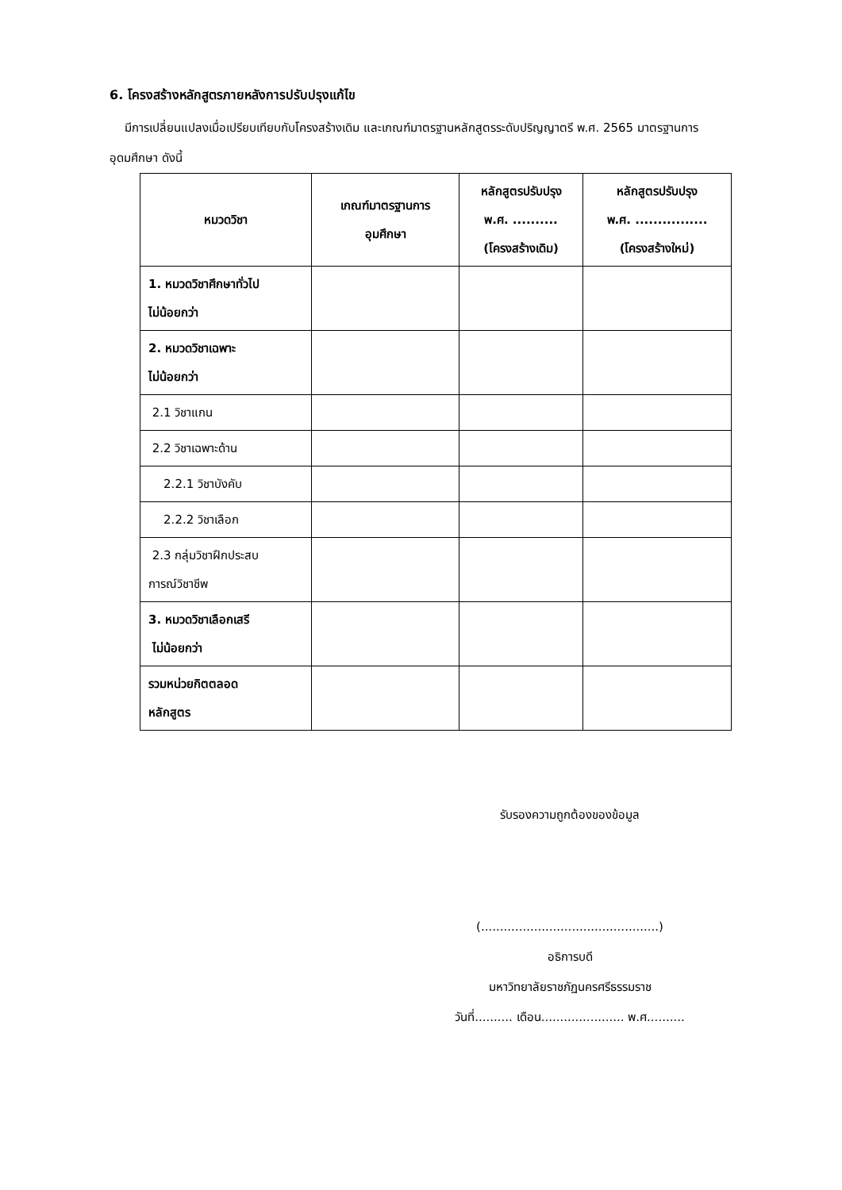6. โครงสร้างหลักสูตรภายหลังการปรับปรุงแก้ไข
มีการเปลี่ยนแปลงเมื่อเปรียบเทียบกับโครงสร้างเดิม และเกณฑ์มาตรฐานหลักสูตรระดับปริญญาตรี พ.ศ. 2565 มาตรฐานการอุดมศึกษา ดังนี้
| หมวดวิชา | เกณฑ์มาตรฐานการ อุมศึกษา | หลักสูตรปรับปรุง พ.ศ. .......... (โครงสร้างเดิม) | หลักสูตรปรับปรุง พ.ศ. ................ (โครงสร้างใหม่) |
| --- | --- | --- | --- |
| 1. หมวดวิชาศึกษาทั่วไป ไม่น้อยกว่า | | | |
| 2. หมวดวิชาเฉพาะ ไม่น้อยกว่า | | | |
| 2.1 วิชาแกน | | | |
| 2.2 วิชาเฉพาะด้าน | | | |
| 2.2.1 วิชาบังคับ | | | |
| 2.2.2 วิชาเลือก | | | |
| 2.3 กลุ่มวิชาฝึกประสบ การณ์วิชาชีพ | | | |
| 3. หมวดวิชาเลือกเสรี ไม่น้อยกว่า | | | |
| รวมหน่วยกิตตลอด หลักสูตร | | | |
รับรองความถูกต้องของข้อมูล
(...............................................)
อธิการบดี
มหาวิทยาลัยราชภัฏนครศรีธรรมราช
วันที่.......... เดือน...................... พ.ศ..........